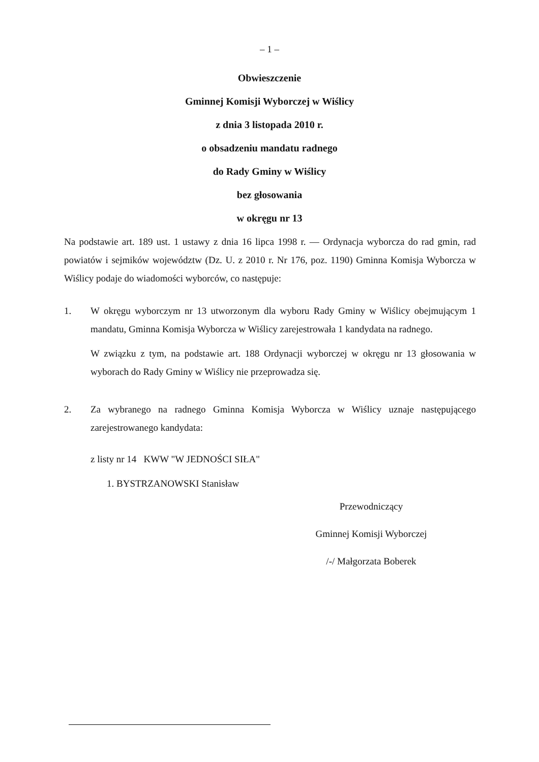– 1 –
Obwieszczenie
Gminnej Komisji Wyborczej w Wiślicy
z dnia 3 listopada 2010 r.
o obsadzeniu mandatu radnego
do Rady Gminy w Wiślicy
bez głosowania
w okręgu nr 13
Na podstawie art. 189 ust. 1 ustawy z dnia 16 lipca 1998 r. — Ordynacja wyborcza do rad gmin, rad powiatów i sejmików województw (Dz. U. z 2010 r. Nr 176, poz. 1190) Gminna Komisja Wyborcza w Wiślicy podaje do wiadomości wyborców, co następuje:
1. W okręgu wyborczym nr 13 utworzonym dla wyboru Rady Gminy w Wiślicy obejmującym 1 mandatu, Gminna Komisja Wyborcza w Wiślicy zarejestrowała 1 kandydata na radnego.
W związku z tym, na podstawie art. 188 Ordynacji wyborczej w okręgu nr 13 głosowania w wyborach do Rady Gminy w Wiślicy nie przeprowadza się.
2. Za wybranego na radnego Gminna Komisja Wyborcza w Wiślicy uznaje następującego zarejestrowanego kandydata:
z listy nr 14 KWW "W JEDNOŚCI SIŁA"
1. BYSTRZANOWSKI Stanisław
Przewodniczący
Gminnej Komisji Wyborczej
/-/ Małgorzata Boberek